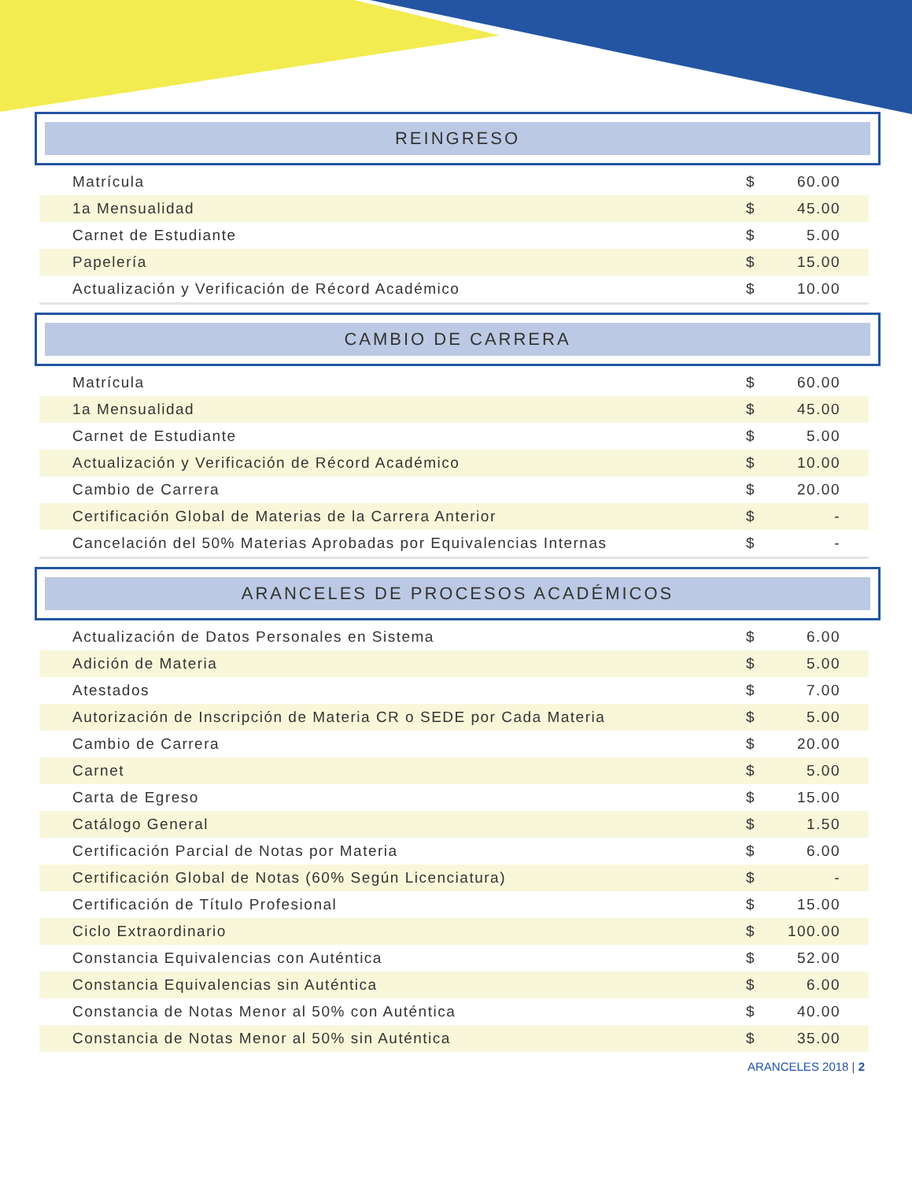REINGRESO
| Matrícula | $ | 60.00 |
| 1a Mensualidad | $ | 45.00 |
| Carnet de Estudiante | $ | 5.00 |
| Papelería | $ | 15.00 |
| Actualización y Verificación de Récord Académico | $ | 10.00 |
CAMBIO DE CARRERA
| Matrícula | $ | 60.00 |
| 1a Mensualidad | $ | 45.00 |
| Carnet de Estudiante | $ | 5.00 |
| Actualización y Verificación de Récord Académico | $ | 10.00 |
| Cambio de Carrera | $ | 20.00 |
| Certificación Global de Materias de la Carrera Anterior | $ | - |
| Cancelación del 50% Materias Aprobadas por Equivalencias Internas | $ | - |
ARANCELES DE PROCESOS ACADÉMICOS
| Actualización de Datos Personales en Sistema | $ | 6.00 |
| Adición de Materia | $ | 5.00 |
| Atestados | $ | 7.00 |
| Autorización de Inscripción de Materia CR o SEDE por Cada Materia | $ | 5.00 |
| Cambio de Carrera | $ | 20.00 |
| Carnet | $ | 5.00 |
| Carta de Egreso | $ | 15.00 |
| Catálogo General | $ | 1.50 |
| Certificación Parcial de Notas por Materia | $ | 6.00 |
| Certificación Global de Notas (60% Según Licenciatura) | $ | - |
| Certificación de Título Profesional | $ | 15.00 |
| Ciclo Extraordinario | $ | 100.00 |
| Constancia Equivalencias con Auténtica | $ | 52.00 |
| Constancia Equivalencias sin Auténtica | $ | 6.00 |
| Constancia de Notas Menor al 50% con Auténtica | $ | 40.00 |
| Constancia de Notas Menor al 50% sin Auténtica | $ | 35.00 |
ARANCELES 2018 | 2